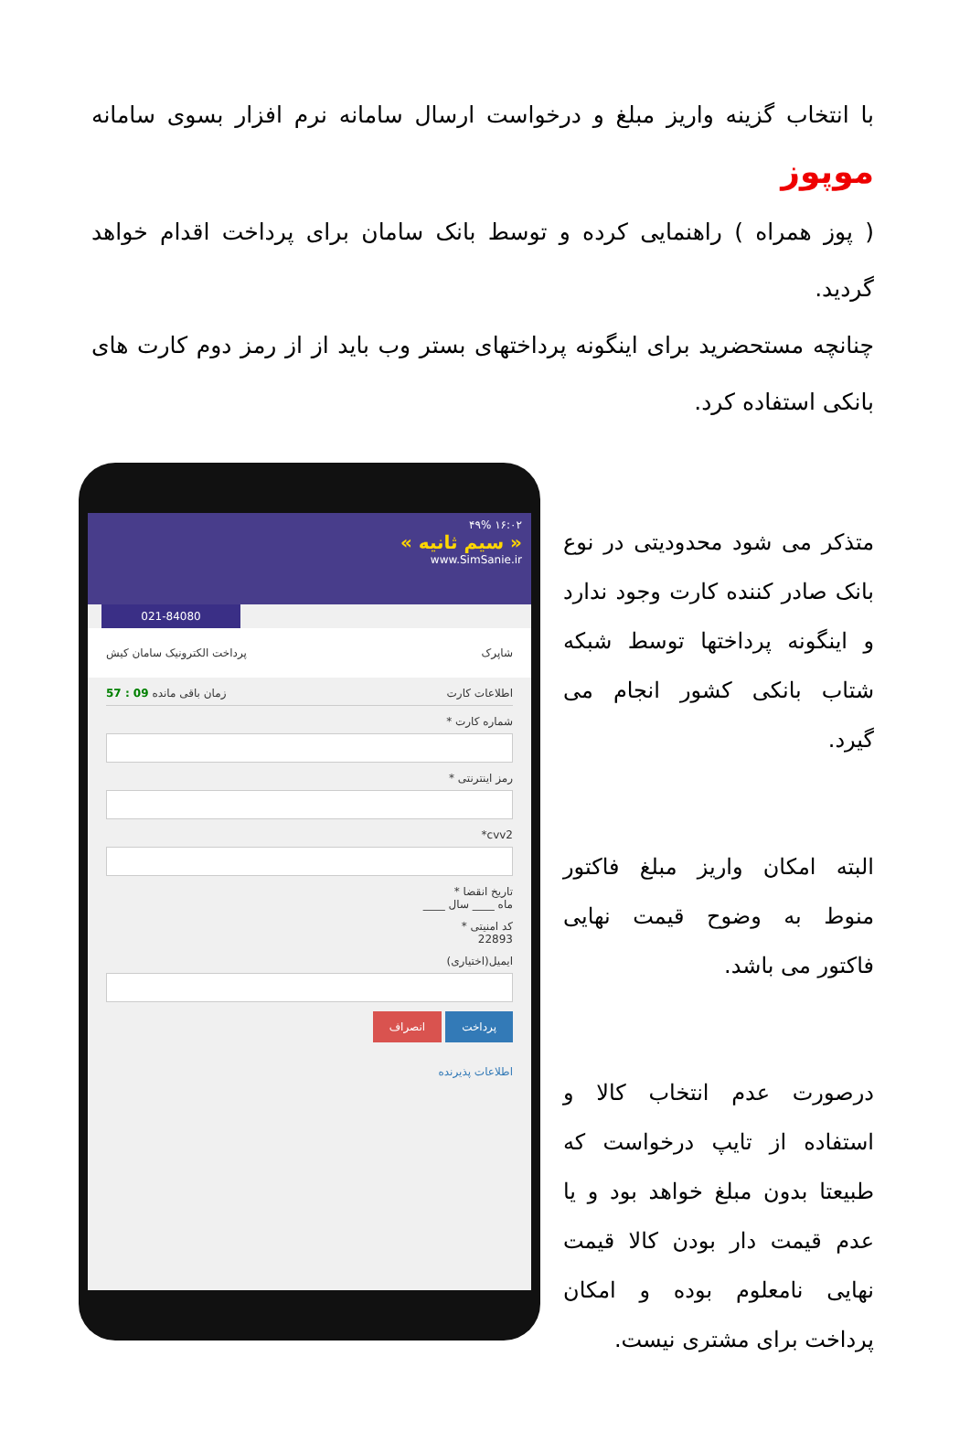با انتخاب گزینه واریز مبلغ و درخواست ارسال سامانه نرم افزار بسوی سامانه موپوز
( پوز همراه ) راهنمایی کرده و توسط بانک سامان برای پرداخت اقدام خواهد گردید.
چنانچه مستحضرید برای اینگونه پرداختهای بستر وب باید از از رمز دوم کارت های بانکی استفاده کرد.
متذکر می شود محدودیتی در نوع بانک صادر کننده کارت وجود ندارد و اینگونه پرداختها توسط شبکه شتاب بانکی کشور انجام می گیرد.
البته امکان واریز مبلغ فاکتور منوط به وضوح قیمت نهایی فاکتور می باشد.
درصورت عدم انتخاب کالا و استفاده از تایپ درخواست که طبیعتا بدون مبلغ خواهد بود و یا عدم قیمت دار بودن کالا قیمت نهایی نامعلوم بوده و امکان پرداخت برای مشتری نیست.
۱۶:۰۲ ۴۹%
« سیم ثانیه »
www.SimSanie.ir
021-84080
شاپرک پرداخت الکترونیک سامان کیش
اطلاعات کارت زمان باقی مانده 09 : 57
شماره کارت *
رمز اینترنتی *
cvv2*
تاریخ انقضا *
ماه ____ سال ____
کد امنیتی *
22893
ایمیل(اختیاری)
پرداخت انصراف
اطلاعات پذیرنده